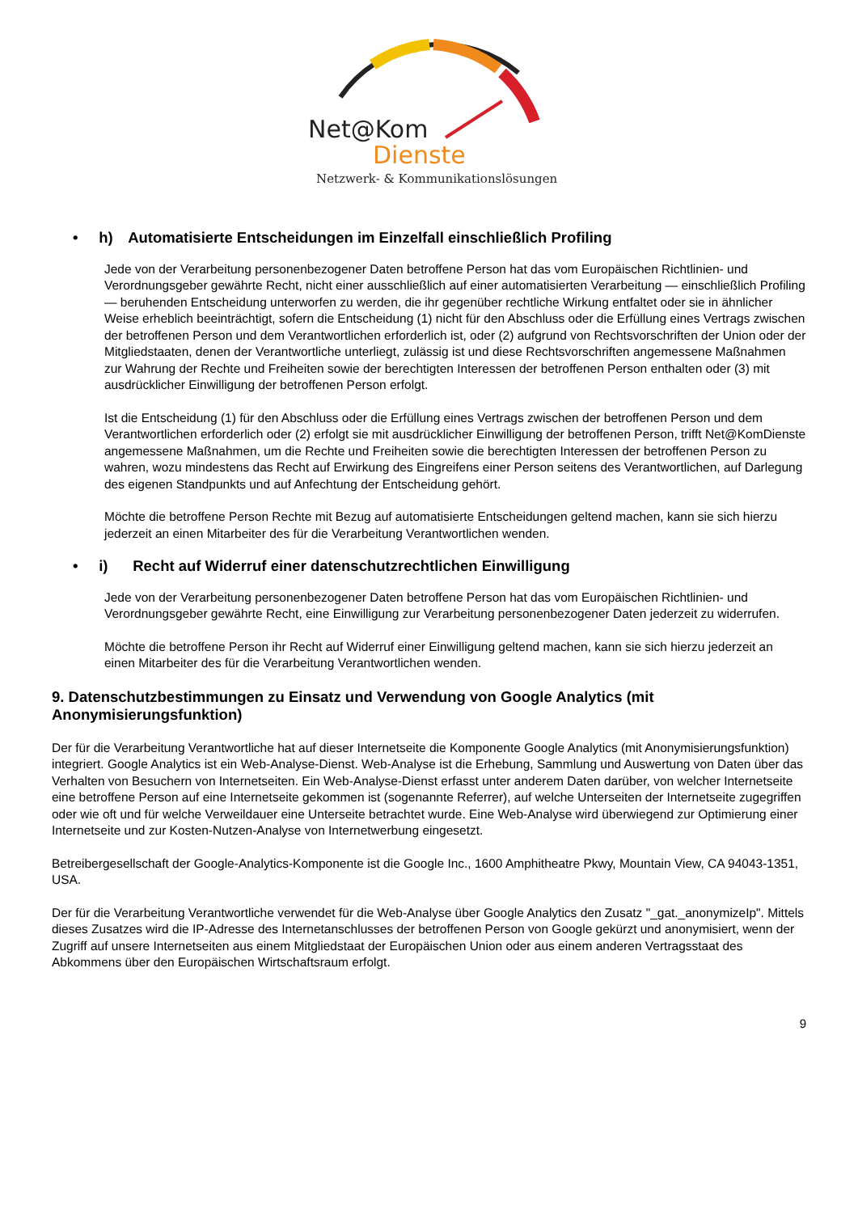Net@Kom
Dienste
Netzwerk- & Kommunikationslösungen
• h) Automatisierte Entscheidungen im Einzelfall einschließlich Profiling
Jede von der Verarbeitung personenbezogener Daten betroffene Person hat das vom Europäischen Richtlinien- und Verordnungsgeber gewährte Recht, nicht einer ausschließlich auf einer automatisierten Verarbeitung — einschließlich Profiling — beruhenden Entscheidung unterworfen zu werden, die ihr gegenüber rechtliche Wirkung entfaltet oder sie in ähnlicher Weise erheblich beeinträchtigt, sofern die Entscheidung (1) nicht für den Abschluss oder die Erfüllung eines Vertrags zwischen der betroffenen Person und dem Verantwortlichen erforderlich ist, oder (2) aufgrund von Rechtsvorschriften der Union oder der Mitgliedstaaten, denen der Verantwortliche unterliegt, zulässig ist und diese Rechtsvorschriften angemessene Maßnahmen zur Wahrung der Rechte und Freiheiten sowie der berechtigten Interessen der betroffenen Person enthalten oder (3) mit ausdrücklicher Einwilligung der betroffenen Person erfolgt.
Ist die Entscheidung (1) für den Abschluss oder die Erfüllung eines Vertrags zwischen der betroffenen Person und dem Verantwortlichen erforderlich oder (2) erfolgt sie mit ausdrücklicher Einwilligung der betroffenen Person, trifft Net@KomDienste angemessene Maßnahmen, um die Rechte und Freiheiten sowie die berechtigten Interessen der betroffenen Person zu wahren, wozu mindestens das Recht auf Erwirkung des Eingreifens einer Person seitens des Verantwortlichen, auf Darlegung des eigenen Standpunkts und auf Anfechtung der Entscheidung gehört.
Möchte die betroffene Person Rechte mit Bezug auf automatisierte Entscheidungen geltend machen, kann sie sich hierzu jederzeit an einen Mitarbeiter des für die Verarbeitung Verantwortlichen wenden.
• i) Recht auf Widerruf einer datenschutzrechtlichen Einwilligung
Jede von der Verarbeitung personenbezogener Daten betroffene Person hat das vom Europäischen Richtlinien- und Verordnungsgeber gewährte Recht, eine Einwilligung zur Verarbeitung personenbezogener Daten jederzeit zu widerrufen.
Möchte die betroffene Person ihr Recht auf Widerruf einer Einwilligung geltend machen, kann sie sich hierzu jederzeit an einen Mitarbeiter des für die Verarbeitung Verantwortlichen wenden.
9. Datenschutzbestimmungen zu Einsatz und Verwendung von Google Analytics (mit Anonymisierungsfunktion)
Der für die Verarbeitung Verantwortliche hat auf dieser Internetseite die Komponente Google Analytics (mit Anonymisierungsfunktion) integriert. Google Analytics ist ein Web-Analyse-Dienst. Web-Analyse ist die Erhebung, Sammlung und Auswertung von Daten über das Verhalten von Besuchern von Internetseiten. Ein Web-Analyse-Dienst erfasst unter anderem Daten darüber, von welcher Internetseite eine betroffene Person auf eine Internetseite gekommen ist (sogenannte Referrer), auf welche Unterseiten der Internetseite zugegriffen oder wie oft und für welche Verweildauer eine Unterseite betrachtet wurde. Eine Web-Analyse wird überwiegend zur Optimierung einer Internetseite und zur Kosten-Nutzen-Analyse von Internetwerbung eingesetzt.
Betreibergesellschaft der Google-Analytics-Komponente ist die Google Inc., 1600 Amphitheatre Pkwy, Mountain View, CA 94043-1351, USA.
Der für die Verarbeitung Verantwortliche verwendet für die Web-Analyse über Google Analytics den Zusatz "_gat._anonymizeIp". Mittels dieses Zusatzes wird die IP-Adresse des Internetanschlusses der betroffenen Person von Google gekürzt und anonymisiert, wenn der Zugriff auf unsere Internetseiten aus einem Mitgliedstaat der Europäischen Union oder aus einem anderen Vertragsstaat des Abkommens über den Europäischen Wirtschaftsraum erfolgt.
9